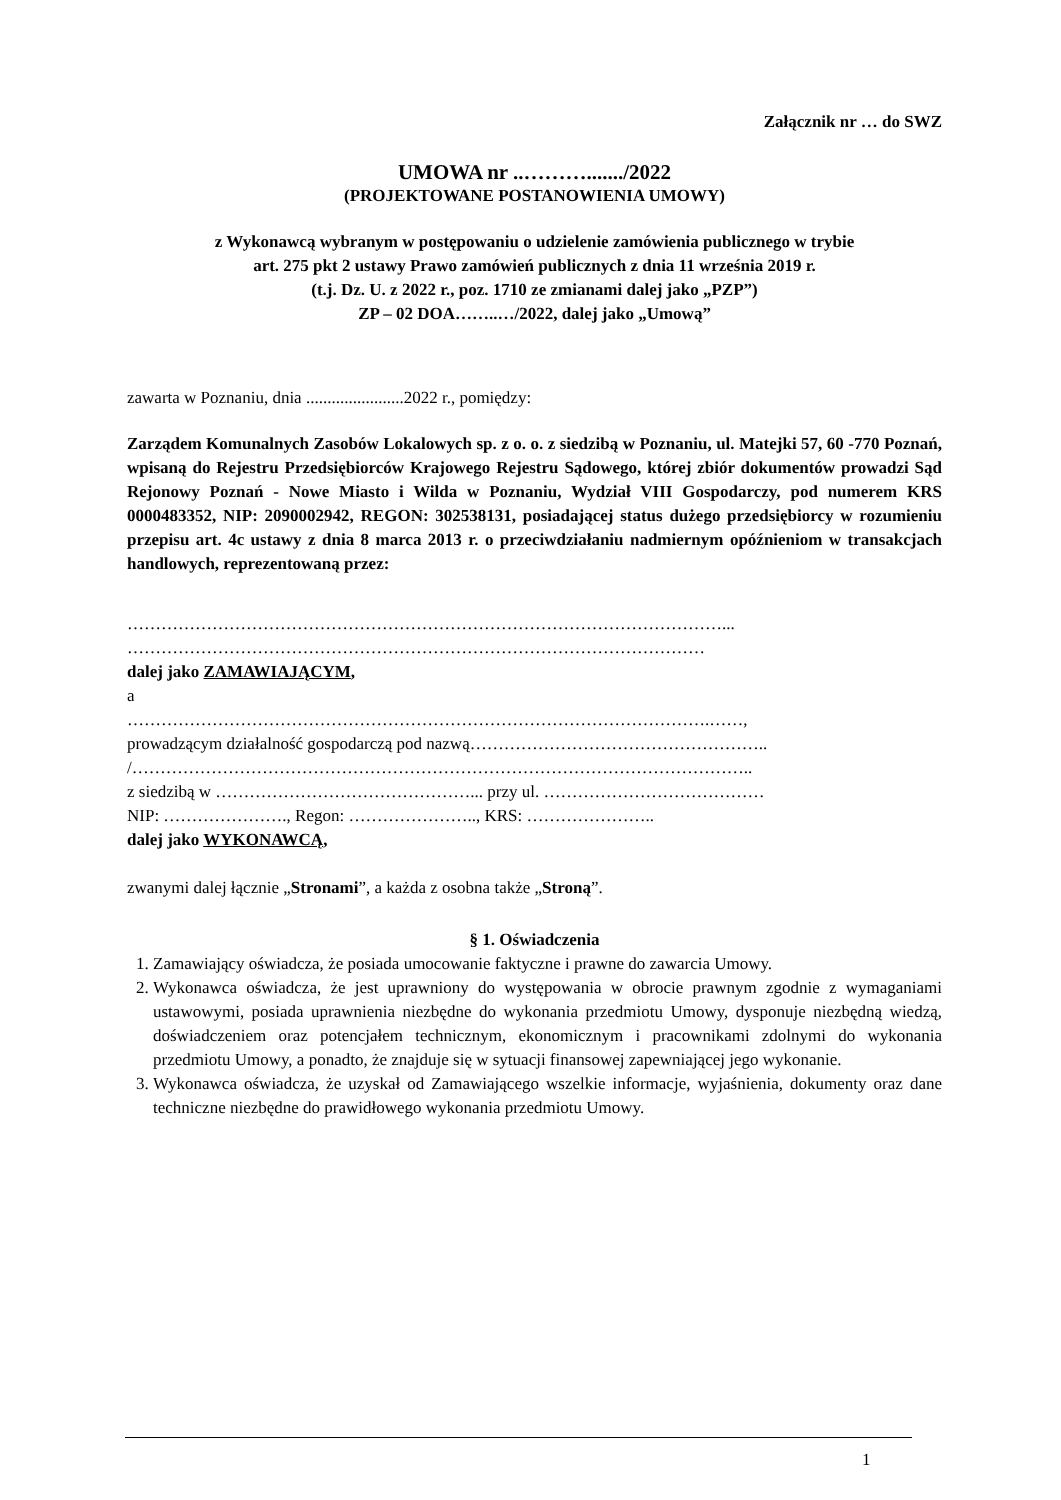Załącznik nr … do SWZ
UMOWA nr ..………......./2022
(PROJEKTOWANE POSTANOWIENIA UMOWY)
z Wykonawcą wybranym w postępowaniu o udzielenie zamówienia publicznego w trybie
art. 275 pkt 2 ustawy Prawo zamówień publicznych z dnia 11 września 2019 r.
(t.j. Dz. U. z 2022 r., poz. 1710 ze zmianami dalej jako „PZP”)
ZP – 02 DOA……..…/2022, dalej jako „Umową”
zawarta w Poznaniu, dnia .......................2022 r., pomiędzy:
Zarządem Komunalnych Zasobów Lokalowych sp. z o. o. z siedzibą w Poznaniu, ul. Matejki 57, 60 -770 Poznań, wpisaną do Rejestru Przedsiębiorców Krajowego Rejestru Sądowego, której zbiór dokumentów prowadzi Sąd Rejonowy Poznań - Nowe Miasto i Wilda w Poznaniu, Wydział VIII Gospodarczy, pod numerem KRS 0000483352, NIP: 2090002942, REGON: 302538131, posiadającej status dużego przedsiębiorcy w rozumieniu przepisu art. 4c ustawy z dnia 8 marca 2013 r. o przeciwdziałaniu nadmiernym opóźnieniom w transakcjach handlowych, reprezentowaną przez:
……………………………………………………………………………………………...
…………………………………………………………………………………………
dalej jako ZAMAWIAJĄCYM,
a
………………………………………………………………………………………….……,
prowadzącym działalność gospodarczą pod nazwą……………………………………………..
/………………………………………………………………………………………………..
z siedzibą w ………………………………………... przy ul. …………………………………
NIP: …………………., Regon: ………………….., KRS: …………………..
dalej jako WYKONAWCĄ,
zwanymi dalej łącznie „Stronami”, a każda z osobna także „Stroną”.
§ 1. Oświadczenia
1. Zamawiający oświadcza, że posiada umocowanie faktyczne i prawne do zawarcia Umowy.
2. Wykonawca oświadcza, że jest uprawniony do występowania w obrocie prawnym zgodnie z wymaganiami ustawowymi, posiada uprawnienia niezbędne do wykonania przedmiotu Umowy, dysponuje niezbędną wiedzą, doświadczeniem oraz potencjałem technicznym, ekonomicznym i pracownikami zdolnymi do wykonania przedmiotu Umowy, a ponadto, że znajduje się w sytuacji finansowej zapewniającej jego wykonanie.
3. Wykonawca oświadcza, że uzyskał od Zamawiającego wszelkie informacje, wyjaśnienia, dokumenty oraz dane techniczne niezbędne do prawidłowego wykonania przedmiotu Umowy.
1